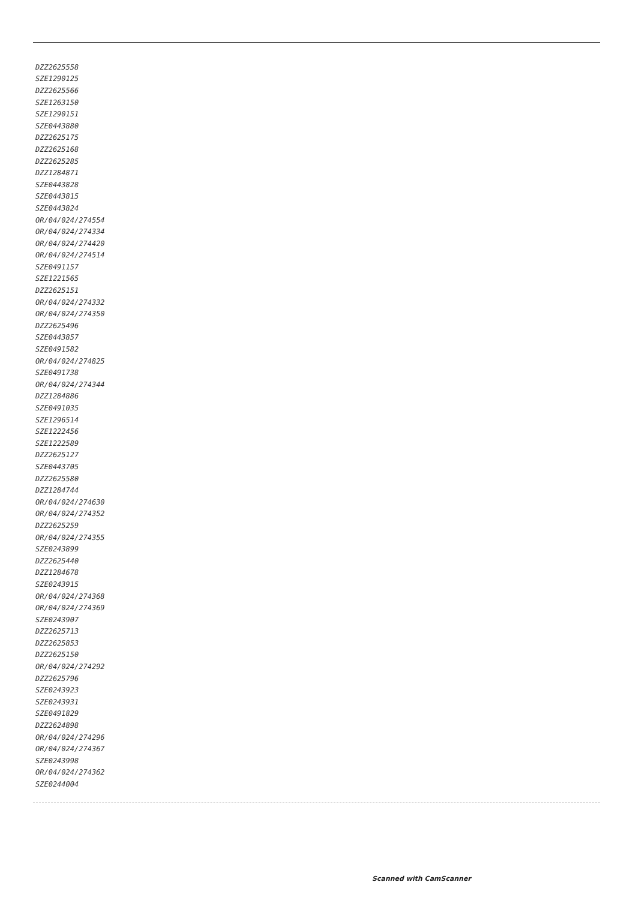| DZZ2625558 |
| SZE1290125 |
| DZZ2625566 |
| SZE1263150 |
| SZE1290151 |
| SZE0443880 |
| DZZ2625175 |
| DZZ2625168 |
| DZZ2625285 |
| DZZ1284871 |
| SZE0443828 |
| SZE0443815 |
| SZE0443824 |
| OR/04/024/274554 |
| OR/04/024/274334 |
| OR/04/024/274420 |
| OR/04/024/274514 |
| SZE0491157 |
| SZE1221565 |
| DZZ2625151 |
| OR/04/024/274332 |
| OR/04/024/274350 |
| DZZ2625496 |
| SZE0443857 |
| SZE0491582 |
| OR/04/024/274825 |
| SZE0491738 |
| OR/04/024/274344 |
| DZZ1284886 |
| SZE0491035 |
| SZE1296514 |
| SZE1222456 |
| SZE1222589 |
| DZZ2625127 |
| SZE0443705 |
| DZZ2625580 |
| DZZ1284744 |
| OR/04/024/274630 |
| OR/04/024/274352 |
| DZZ2625259 |
| OR/04/024/274355 |
| SZE0243899 |
| DZZ2625440 |
| DZZ1284678 |
| SZE0243915 |
| OR/04/024/274368 |
| OR/04/024/274369 |
| SZE0243907 |
| DZZ2625713 |
| DZZ2625853 |
| DZZ2625150 |
| OR/04/024/274292 |
| DZZ2625796 |
| SZE0243923 |
| SZE0243931 |
| SZE0491829 |
| DZZ2624898 |
| OR/04/024/274296 |
| OR/04/024/274367 |
| SZE0243998 |
| OR/04/024/274362 |
| SZE0244004 |
Scanned with CamScanner